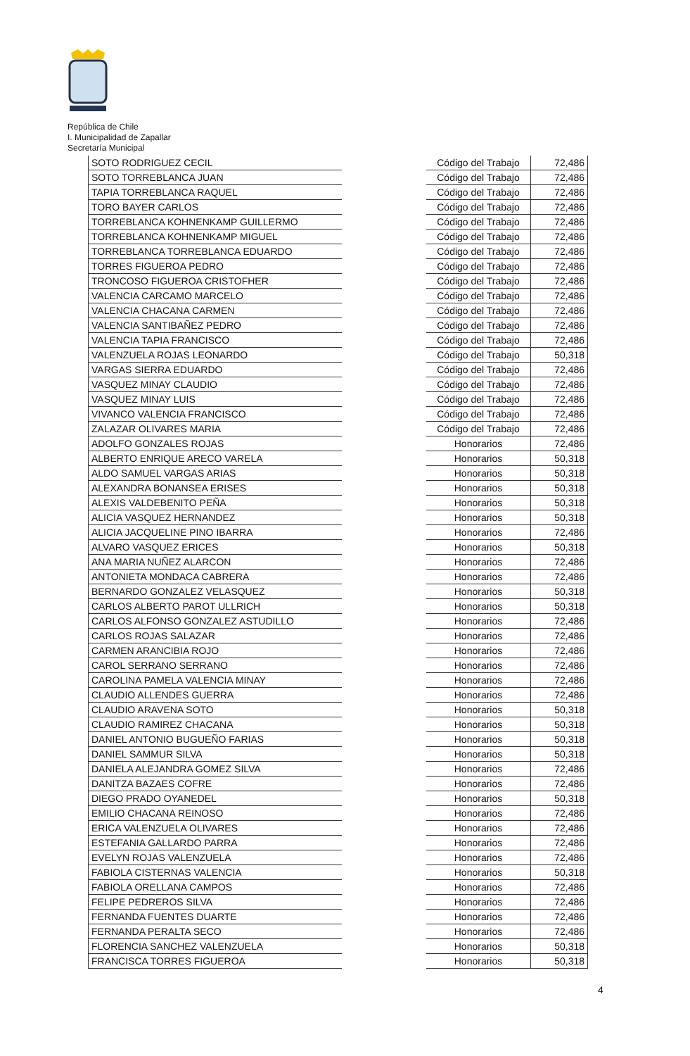República de Chile
I. Municipalidad de Zapallar
Secretaría Municipal
| SOTO RODRIGUEZ CECIL | | Código del Trabajo | 72,486 |
| SOTO TORREBLANCA JUAN | | Código del Trabajo | 72,486 |
| TAPIA TORREBLANCA RAQUEL | | Código del Trabajo | 72,486 |
| TORO BAYER CARLOS | | Código del Trabajo | 72,486 |
| TORREBLANCA KOHNENKAMP GUILLERMO | | Código del Trabajo | 72,486 |
| TORREBLANCA KOHNENKAMP MIGUEL | | Código del Trabajo | 72,486 |
| TORREBLANCA TORREBLANCA EDUARDO | | Código del Trabajo | 72,486 |
| TORRES FIGUEROA PEDRO | | Código del Trabajo | 72,486 |
| TRONCOSO FIGUEROA CRISTOFHER | | Código del Trabajo | 72,486 |
| VALENCIA CARCAMO MARCELO | | Código del Trabajo | 72,486 |
| VALENCIA CHACANA CARMEN | | Código del Trabajo | 72,486 |
| VALENCIA SANTIBAÑEZ PEDRO | | Código del Trabajo | 72,486 |
| VALENCIA TAPIA FRANCISCO | | Código del Trabajo | 72,486 |
| VALENZUELA ROJAS LEONARDO | | Código del Trabajo | 50,318 |
| VARGAS SIERRA EDUARDO | | Código del Trabajo | 72,486 |
| VASQUEZ MINAY CLAUDIO | | Código del Trabajo | 72,486 |
| VASQUEZ MINAY LUIS | | Código del Trabajo | 72,486 |
| VIVANCO VALENCIA FRANCISCO | | Código del Trabajo | 72,486 |
| ZALAZAR OLIVARES MARIA | | Código del Trabajo | 72,486 |
| ADOLFO GONZALES ROJAS | | Honorarios | 72,486 |
| ALBERTO ENRIQUE ARECO VARELA | | Honorarios | 50,318 |
| ALDO SAMUEL VARGAS ARIAS | | Honorarios | 50,318 |
| ALEXANDRA BONANSEA ERISES | | Honorarios | 50,318 |
| ALEXIS VALDEBENITO PEÑA | | Honorarios | 50,318 |
| ALICIA VASQUEZ HERNANDEZ | | Honorarios | 50,318 |
| ALICIA JACQUELINE PINO IBARRA | | Honorarios | 72,486 |
| ALVARO VASQUEZ ERICES | | Honorarios | 50,318 |
| ANA MARIA NUÑEZ ALARCON | | Honorarios | 72,486 |
| ANTONIETA MONDACA CABRERA | | Honorarios | 72,486 |
| BERNARDO GONZALEZ VELASQUEZ | | Honorarios | 50,318 |
| CARLOS ALBERTO PAROT ULLRICH | | Honorarios | 50,318 |
| CARLOS ALFONSO GONZALEZ ASTUDILLO | | Honorarios | 72,486 |
| CARLOS ROJAS SALAZAR | | Honorarios | 72,486 |
| CARMEN ARANCIBIA ROJO | | Honorarios | 72,486 |
| CAROL SERRANO SERRANO | | Honorarios | 72,486 |
| CAROLINA PAMELA VALENCIA MINAY | | Honorarios | 72,486 |
| CLAUDIO ALLENDES GUERRA | | Honorarios | 72,486 |
| CLAUDIO ARAVENA SOTO | | Honorarios | 50,318 |
| CLAUDIO RAMIREZ CHACANA | | Honorarios | 50,318 |
| DANIEL ANTONIO BUGUEÑO FARIAS | | Honorarios | 50,318 |
| DANIEL SAMMUR SILVA | | Honorarios | 50,318 |
| DANIELA ALEJANDRA GOMEZ SILVA | | Honorarios | 72,486 |
| DANITZA BAZAES COFRE | | Honorarios | 72,486 |
| DIEGO PRADO OYANEDEL | | Honorarios | 50,318 |
| EMILIO CHACANA REINOSO | | Honorarios | 72,486 |
| ERICA VALENZUELA OLIVARES | | Honorarios | 72,486 |
| ESTEFANIA GALLARDO PARRA | | Honorarios | 72,486 |
| EVELYN ROJAS VALENZUELA | | Honorarios | 72,486 |
| FABIOLA CISTERNAS VALENCIA | | Honorarios | 50,318 |
| FABIOLA ORELLANA CAMPOS | | Honorarios | 72,486 |
| FELIPE PEDREROS SILVA | | Honorarios | 72,486 |
| FERNANDA FUENTES DUARTE | | Honorarios | 72,486 |
| FERNANDA PERALTA SECO | | Honorarios | 72,486 |
| FLORENCIA SANCHEZ VALENZUELA | | Honorarios | 50,318 |
| FRANCISCA TORRES FIGUEROA | | Honorarios | 50,318 |
4